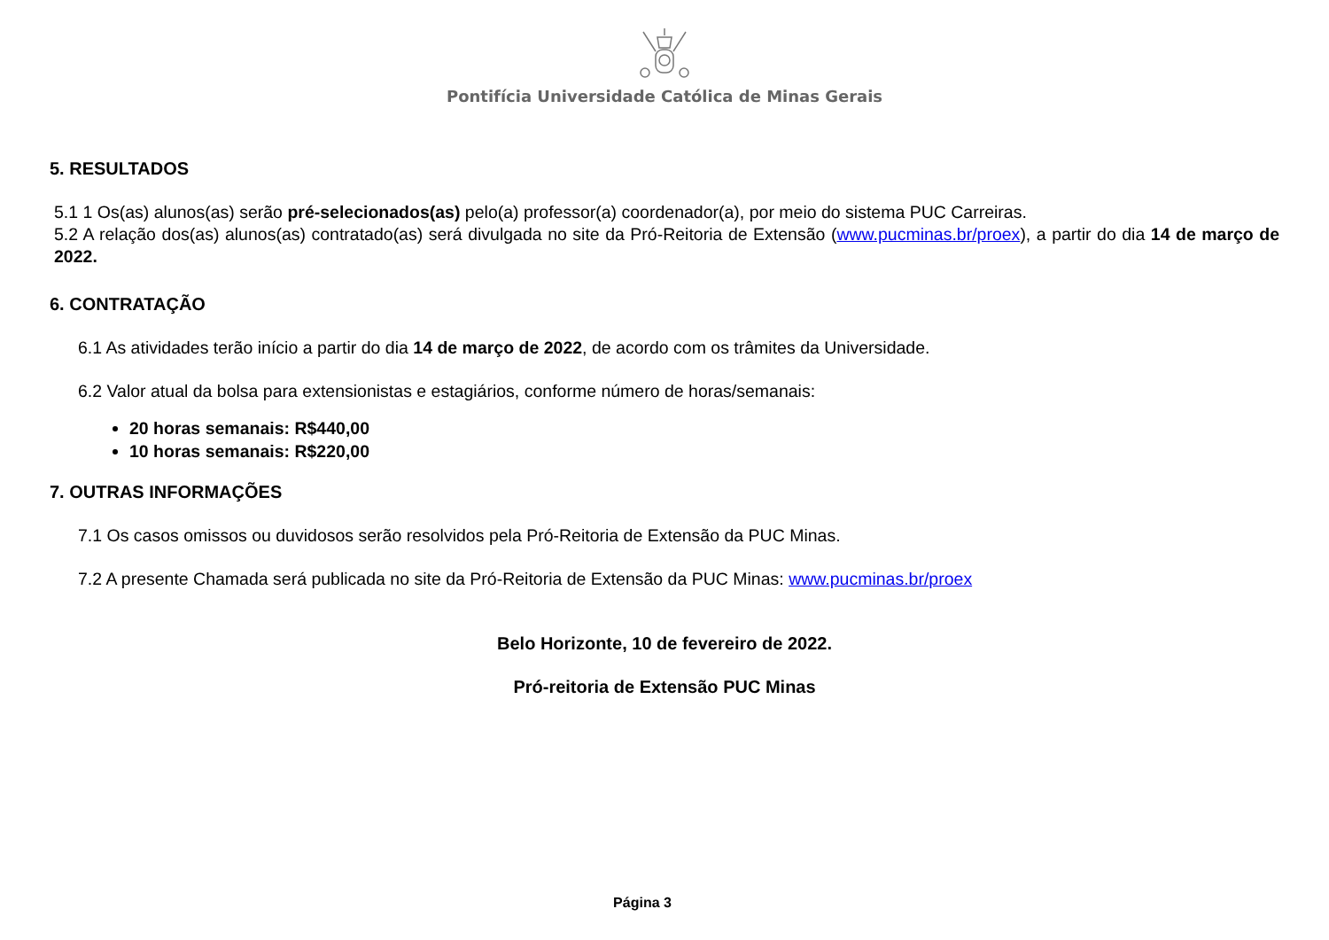Pontifícia Universidade Católica de Minas Gerais
5. RESULTADOS
5.1 1 Os(as) alunos(as) serão pré-selecionados(as) pelo(a) professor(a) coordenador(a), por meio do sistema PUC Carreiras.
5.2 A relação dos(as) alunos(as) contratado(as) será divulgada no site da Pró-Reitoria de Extensão (www.pucminas.br/proex), a partir do dia 14 de março de 2022.
6. CONTRATAÇÃO
6.1 As atividades terão início a partir do dia 14 de março de 2022, de acordo com os trâmites da Universidade.
6.2 Valor atual da bolsa para extensionistas e estagiários, conforme número de horas/semanais:
20 horas semanais: R$440,00
10 horas semanais: R$220,00
7. OUTRAS INFORMAÇÕES
7.1 Os casos omissos ou duvidosos serão resolvidos pela Pró-Reitoria de Extensão da PUC Minas.
7.2 A presente Chamada será publicada no site da Pró-Reitoria de Extensão da PUC Minas: www.pucminas.br/proex
Belo Horizonte, 10 de fevereiro de 2022.
Pró-reitoria de Extensão PUC Minas
Página 3